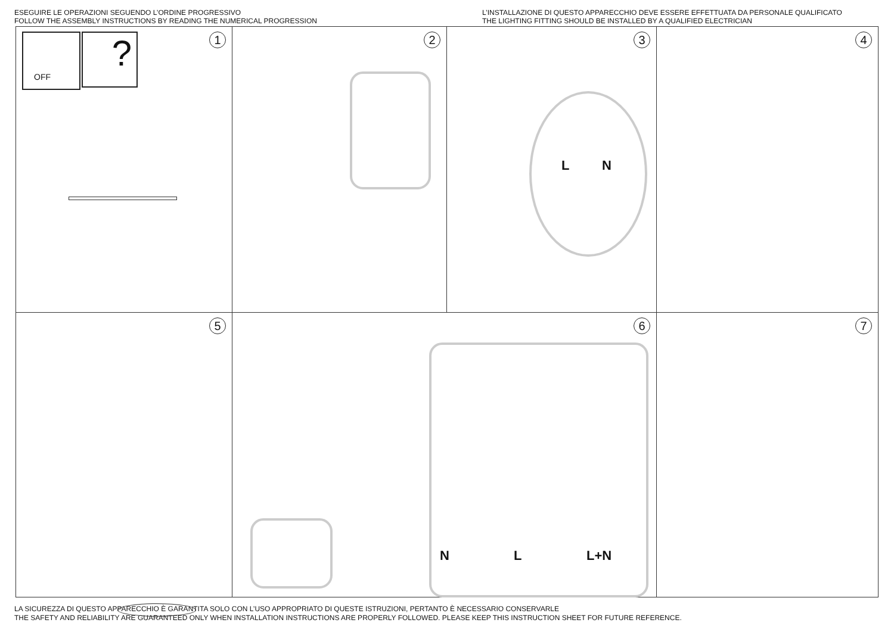ESEGUIRE LE OPERAZIONI SEGUENDO L’ORDINE PROGRESSIVO
FOLLOW THE ASSEMBLY INSTRUCTIONS BY READING THE NUMERICAL PROGRESSION
L’INSTALLAZIONE DI QUESTO APPARECCHIO DEVE ESSERE EFFETTUATA DA PERSONALE QUALIFICATO
THE LIGHTING FITTING SHOULD BE INSTALLED BY A QUALIFIED ELECTRICIAN
1 OFF ?
2
3
L N
4
5
6
N L L+N
7
LA SICUREZZA DI QUESTO APPARECCHIO È GARANTITA SOLO CON L’USO APPROPRIATO DI QUESTE ISTRUZIONI, PERTANTO È NECESSARIO CONSERVARLE
THE SAFETY AND RELIABILITY ARE GUARANTEED ONLY WHEN INSTALLATION INSTRUCTIONS ARE PROPERLY FOLLOWED. PLEASE KEEP THIS INSTRUCTION SHEET FOR FUTURE REFERENCE.